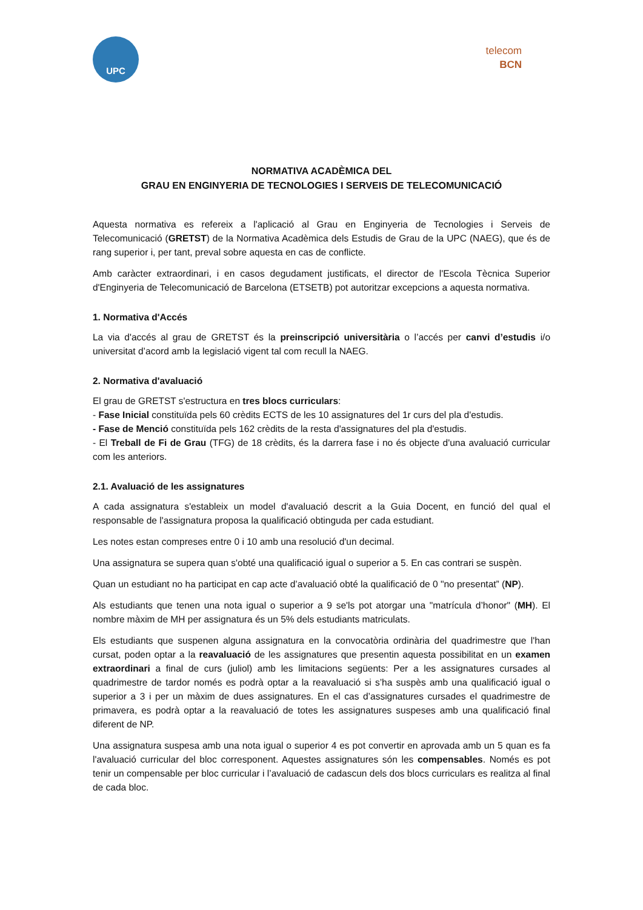UPC
telecom
BCN
NORMATIVA ACADÈMICA DEL
GRAU EN ENGINYERIA DE TECNOLOGIES I SERVEIS DE TELECOMUNICACIÓ
Aquesta normativa es refereix a l'aplicació al Grau en Enginyeria de Tecnologies i Serveis de Telecomunicació (GRETST) de la Normativa Acadèmica dels Estudis de Grau de la UPC (NAEG), que és de rang superior i, per tant, preval sobre aquesta en cas de conflicte.
Amb caràcter extraordinari, i en casos degudament justificats, el director de l'Escola Tècnica Superior d'Enginyeria de Telecomunicació de Barcelona (ETSETB) pot autoritzar excepcions a aquesta normativa.
1. Normativa d'Accés
La via d'accés al grau de GRETST és la preinscripció universitària o l’accés per canvi d’estudis i/o universitat d’acord amb la legislació vigent tal com recull la NAEG.
2. Normativa d'avaluació
El grau de GRETST s'estructura en tres blocs curriculars:
- Fase Inicial constituïda pels 60 crèdits ECTS de les 10 assignatures del 1r curs del pla d'estudis.
- Fase de Menció constituïda pels 162 crèdits de la resta d'assignatures del pla d'estudis.
- El Treball de Fi de Grau (TFG) de 18 crèdits, és la darrera fase i no és objecte d'una avaluació curricular com les anteriors.
2.1. Avaluació de les assignatures
A cada assignatura s'estableix un model d'avaluació descrit a la Guia Docent, en funció del qual el responsable de l'assignatura proposa la qualificació obtinguda per cada estudiant.
Les notes estan compreses entre 0 i 10 amb una resolució d'un decimal.
Una assignatura se supera quan s'obté una qualificació igual o superior a 5. En cas contrari se suspèn.
Quan un estudiant no ha participat en cap acte d’avaluació obté la qualificació de 0 "no presentat” (NP).
Als estudiants que tenen una nota igual o superior a 9 se'ls pot atorgar una "matrícula d’honor" (MH). El nombre màxim de MH per assignatura és un 5% dels estudiants matriculats.
Els estudiants que suspenen alguna assignatura en la convocatòria ordinària del quadrimestre que l'han cursat, poden optar a la reavaluació de les assignatures que presentin aquesta possibilitat en un examen extraordinari a final de curs (juliol) amb les limitacions següents: Per a les assignatures cursades al quadrimestre de tardor només es podrà optar a la reavaluació si s’ha suspès amb una qualificació igual o superior a 3 i per un màxim de dues assignatures. En el cas d’assignatures cursades el quadrimestre de primavera, es podrà optar a la reavaluació de totes les assignatures suspeses amb una qualificació final diferent de NP.
Una assignatura suspesa amb una nota igual o superior 4 es pot convertir en aprovada amb un 5 quan es fa l'avaluació curricular del bloc corresponent. Aquestes assignatures són les compensables. Només es pot tenir un compensable per bloc curricular i l’avaluació de cadascun dels dos blocs curriculars es realitza al final de cada bloc.